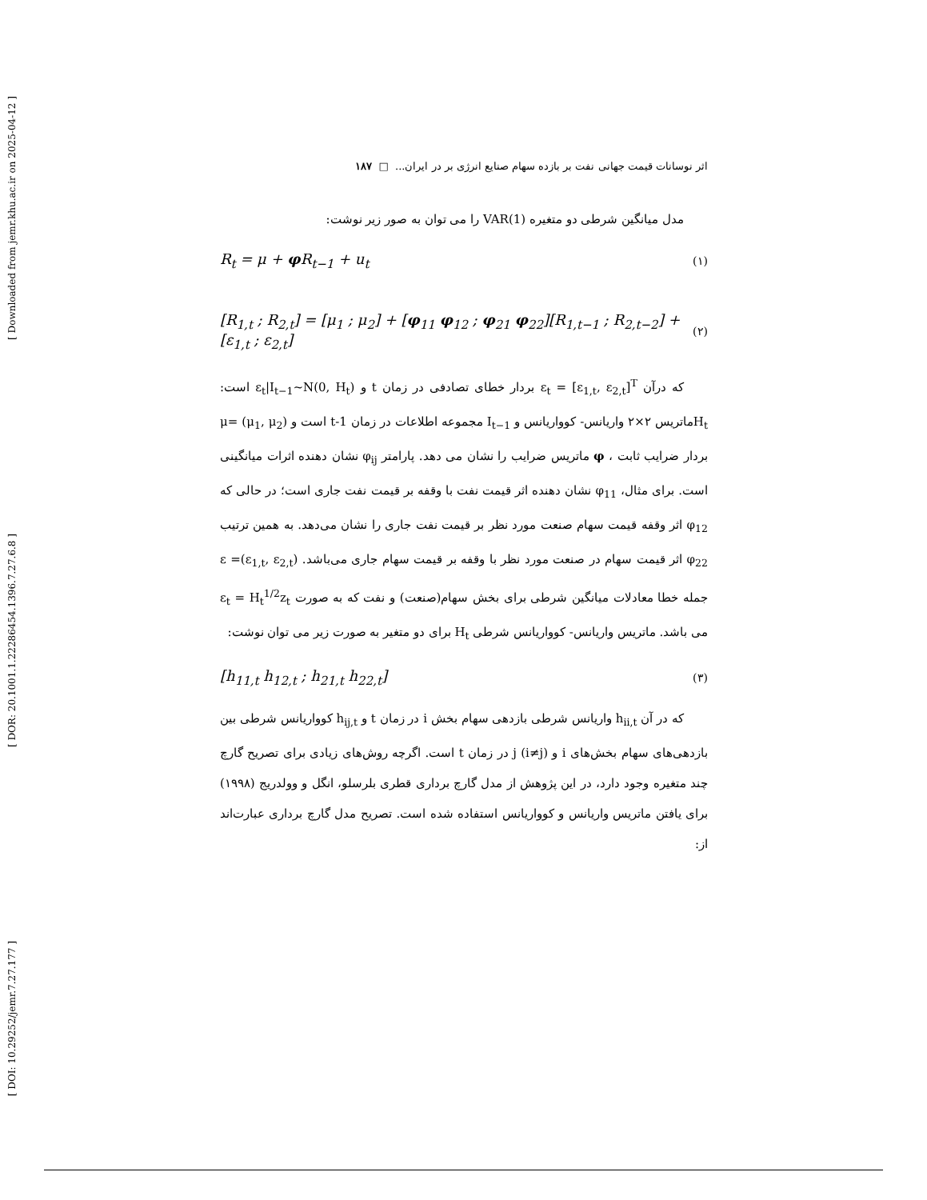[ Downloaded from jemr.khu.ac.ir on 2025-04-12 ]
[ DOR: 20.1001.1.22286454.1396.7.27.6.8 ]
[ DOI: 10.29252/jemr.7.27.177 ]
اثر نوسانات قیمت جهانی نفت بر بازده سهام صنایع انرژی بر در ایران... □ ۱۸۷
مدل میانگین شرطی دو متغیره VAR(1) را می توان به صور زیر نوشت:
R<sub>t</sub> = μ + φ R<sub>t−1</sub> + u<sub>t</sub> (۱)
[R<sub>1,t</sub> ; R<sub>2,t</sub>] = [μ<sub>1</sub> ; μ<sub>2</sub>] + [φ<sub>11</sub> φ<sub>12</sub> ; φ<sub>21</sub> φ<sub>22</sub>][R<sub>1,t−1</sub> ; R<sub>2,t−2</sub>] + [ε<sub>1,t</sub> ; ε<sub>2,t</sub>] (۲)
که درآن ε<sub>t</sub> = [ε<sub>1,t</sub>, ε<sub>2,t</sub>]<sup>T</sup> بردار خطای تصادفی در زمان t و ε<sub>t</sub>|I<sub>t−1</sub>~N(0, H<sub>t</sub>) است: H<sub>t</sub>ماتریس ۲×۲ واریانس- کوواریانس و I<sub>t−1</sub> مجموعه اطلاعات در زمان t-1 است و (μ<sub>1</sub>, μ<sub>2</sub>) =μ بردار ضرایب ثابت ، φ ماتریس ضرایب را نشان می دهد. پارامتر φ<sub>ij</sub> نشان دهنده اثرات میانگینی است. برای مثال، φ<sub>11</sub> نشان دهنده اثر قیمت نفت با وقفه بر قیمت نفت جاری است؛ در حالی که φ<sub>12</sub> اثر وقفه قیمت سهام صنعت مورد نظر بر قیمت نفت جاری را نشان می‌دهد. به همین ترتیب φ<sub>22</sub> اثر قیمت سهام در صنعت مورد نظر با وقفه بر قیمت سهام جاری می‌باشد. (ε<sub>1,t</sub>, ε<sub>2,t</sub>)= ε جمله خطا معادلات میانگین شرطی برای بخش سهام(صنعت) و نفت که به صورت ε<sub>t</sub> = H<sub>t</sub><sup>1/2</sup>z<sub>t</sub> می باشد. ماتریس واریانس- کوواریانس شرطی H<sub>t</sub> برای دو متغیر به صورت زیر می توان نوشت:
[h<sub>11,t</sub> h<sub>12,t</sub> ; h<sub>21,t</sub> h<sub>22,t</sub>] (۳)
که در آن h<sub>ii,t</sub> واریانس شرطی بازدهی سهام بخش i در زمان t و h<sub>ij,t</sub> کوواریانس شرطی بین بازدهی‌های سهام بخش‌های i و j (i≠j) در زمان t است. اگرچه روش‌های زیادی برای تصریح گارچ چند متغیره وجود دارد، در این پژوهش از مدل گارچ برداری قطری بلرسلو، انگل و وولدریج (۱۹۹۸) برای یافتن ماتریس واریانس و کوواریانس استفاده شده است. تصریح مدل گارچ برداری عبارت‌اند از: